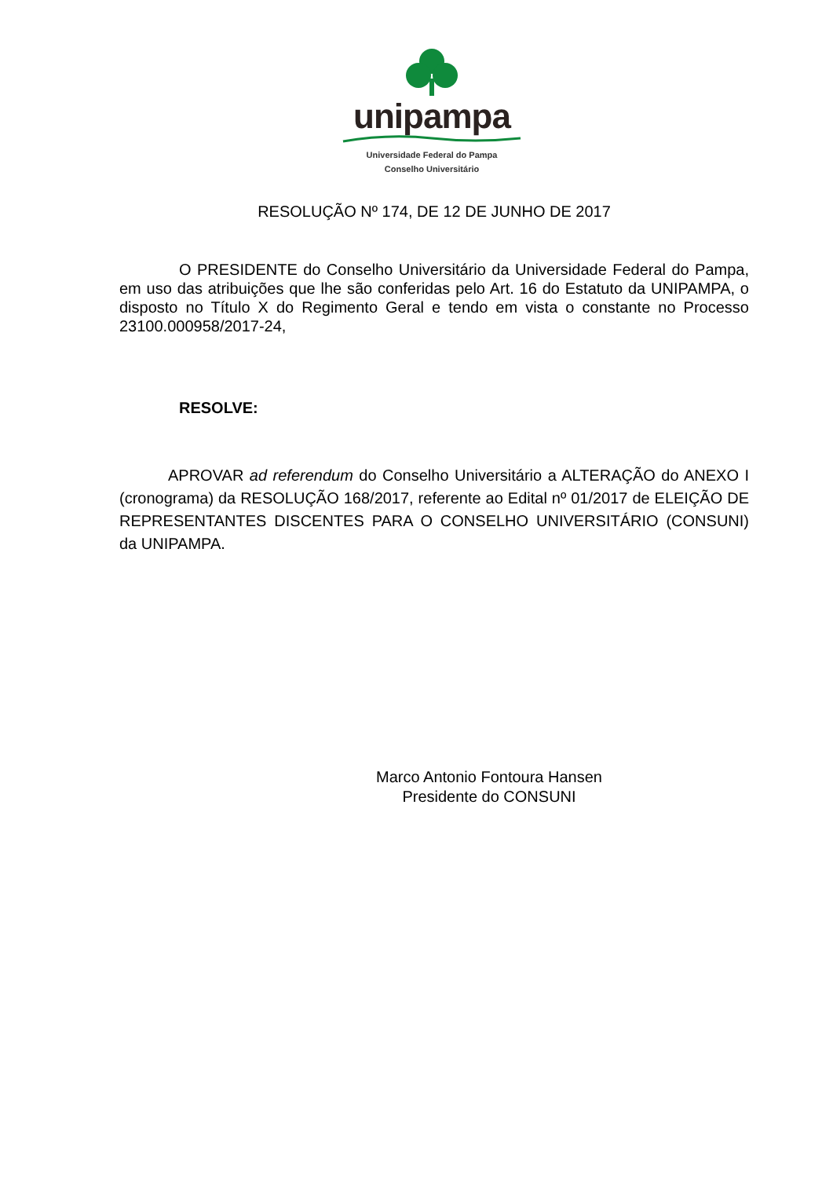unipampa
Universidade Federal do Pampa
Conselho Universitário
RESOLUÇÃO Nº 174, DE 12 DE JUNHO DE 2017
O PRESIDENTE do Conselho Universitário da Universidade Federal do Pampa, em uso das atribuições que lhe são conferidas pelo Art. 16 do Estatuto da UNIPAMPA, o disposto no Título X do Regimento Geral e tendo em vista o constante no Processo 23100.000958/2017-24,
RESOLVE:
APROVAR ad referendum do Conselho Universitário a ALTERAÇÃO do ANEXO I (cronograma) da RESOLUÇÃO 168/2017, referente ao Edital nº 01/2017 de ELEIÇÃO DE REPRESENTANTES DISCENTES PARA O CONSELHO UNIVERSITÁRIO (CONSUNI) da UNIPAMPA.
Marco Antonio Fontoura Hansen
Presidente do CONSUNI